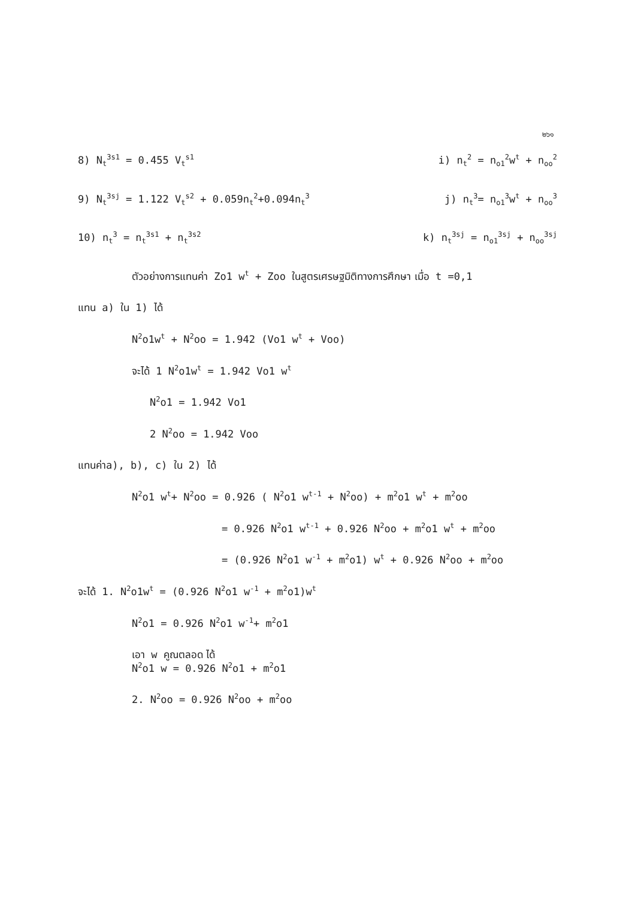๒๖๑
8) N<sub>t</sub><sup>3s1</sup> = 0.455 V<sub>t</sub><sup>s1</sup> i) n<sub>t</sub><sup>2</sup> = n<sub>o1</sub><sup>2</sup>w<sup>t</sup> + n<sub>oo</sub><sup>2</sup>
9) N<sub>t</sub><sup>3sj</sup> = 1.122 V<sub>t</sub><sup>s2</sup> + 0.059n<sub>t</sub><sup>2</sup>+0.094n<sub>t</sub><sup>3</sup> j) n<sub>t</sub><sup>3</sup>= n<sub>o1</sub><sup>3</sup>w<sup>t</sup> + n<sub>oo</sub><sup>3</sup>
10) n<sub>t</sub><sup>3</sup> = n<sub>t</sub><sup>3s1</sup> + n<sub>t</sub><sup>3s2</sup> k) n<sub>t</sub><sup>3sj</sup> = n<sub>o1</sub><sup>3sj</sup> + n<sub>oo</sub><sup>3sj</sup>
ตัวอย่างการแทนค่า Zo1 w<sup>t</sup> + Zoo ในสูตรเศรษฐมิติทางการศึกษา เมื่อ t =0,1
แทน a) ใน 1) ได้
N<sup>2</sup>o1w<sup>t</sup> + N<sup>2</sup>oo = 1.942 (Vo1 w<sup>t</sup> + Voo)
จะได้ 1 N<sup>2</sup>o1w<sup>t</sup> = 1.942 Vo1 w<sup>t</sup>
N<sup>2</sup>o1 = 1.942 Vo1
2 N<sup>2</sup>oo = 1.942 Voo
แทนค่าa), b), c) ใน 2) ได้
N<sup>2</sup>o1 w<sup>t</sup>+ N<sup>2</sup>oo = 0.926 ( N<sup>2</sup>o1 w<sup>t-1</sup> + N<sup>2</sup>oo) + m<sup>2</sup>o1 w<sup>t</sup> + m<sup>2</sup>oo
= 0.926 N<sup>2</sup>o1 w<sup>t-1</sup> + 0.926 N<sup>2</sup>oo + m<sup>2</sup>o1 w<sup>t</sup> + m<sup>2</sup>oo
= (0.926 N<sup>2</sup>o1 w<sup>-1</sup> + m<sup>2</sup>o1) w<sup>t</sup> + 0.926 N<sup>2</sup>oo + m<sup>2</sup>oo
จะได้ 1. N<sup>2</sup>o1w<sup>t</sup> = (0.926 N<sup>2</sup>o1 w<sup>-1</sup> + m<sup>2</sup>o1)w<sup>t</sup>
N<sup>2</sup>o1 = 0.926 N<sup>2</sup>o1 w<sup>-1</sup>+ m<sup>2</sup>o1
เอา w คูณตลอด ได้
N<sup>2</sup>o1 w = 0.926 N<sup>2</sup>o1 + m<sup>2</sup>o1
2. N<sup>2</sup>oo = 0.926 N<sup>2</sup>oo + m<sup>2</sup>oo